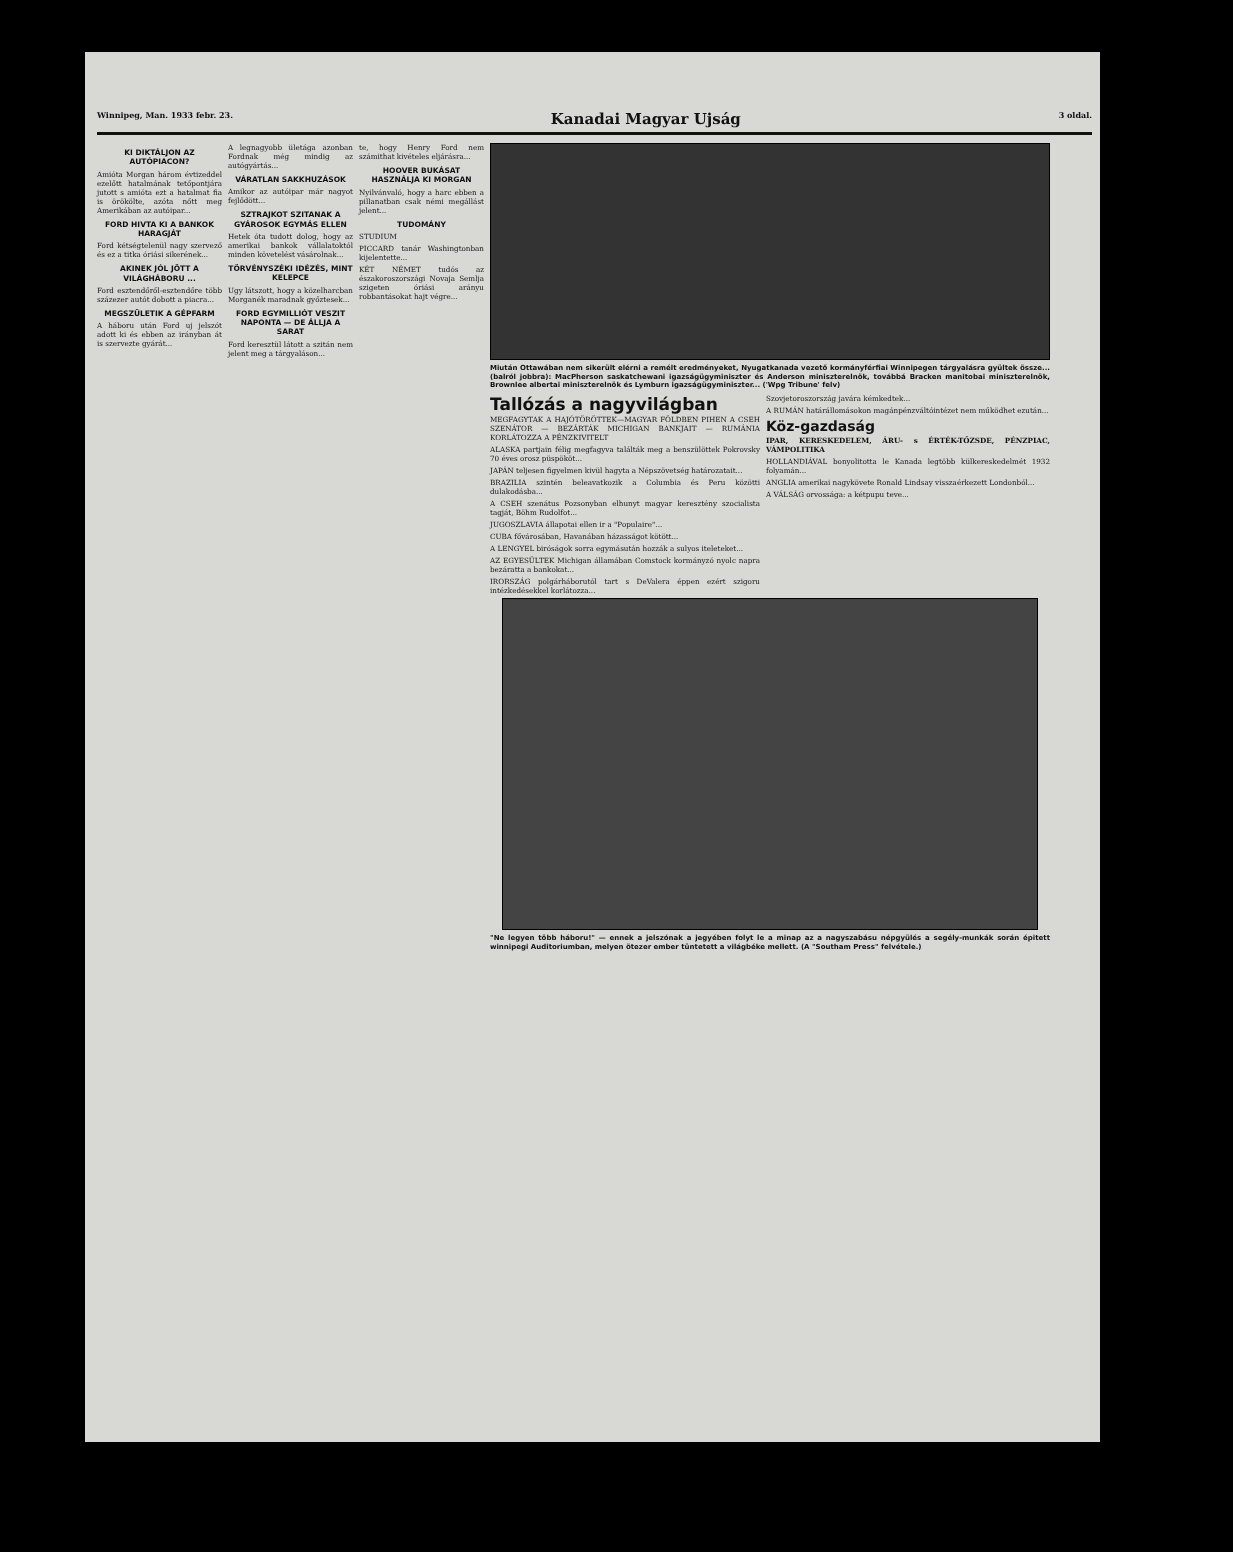Winnipeg, Man. 1933 febr. 23. Kanadai Magyar Ujság 3 oldal.
KI DIKTÁLJON AZ AUTÓPIACON?
Amióta Morgan három évtizeddel ezelőtt hatalmának tetőpontjára jutott s amióta ezt a hatalmat fia is örökölte, azóta nőtt meg Amerikában az autóipar...
FORD HIVTA KI A BANKOK HARAGJÁT
Ford kétségtelenül nagy szervező és ez a titka óriási sikerének...
AKINEK JÓL JÖTT A VILÁGHÁBORU ...
Ford esztendőről-esztendőre több százezer autót dobott a piacra...
MEGSZÜLETIK A GÉPFARM
A háboru után Ford uj jelszót adott ki és ebben az irányban át is szervezte gyárát...
A legnagyobb ületága azonban Fordnak még mindig az autógyártás...
VÁRATLAN SAKKHUZÁSOK
Amikor az autóipar már nagyot fejlődött...
SZTRAJKOT SZITANAK A GYÁROSOK EGYMÁS ELLEN
Hetek óta tudott dolog, hogy az amerikai bankok vállalatoktól minden követelést vásárolnak...
TÖRVÉNYSZÉKI IDÉZÉS, MINT KELEPCE
Ugy látszott, hogy a közelharcban Morganék maradnak győztesek...
FORD EGYMILLIÓT VESZIT NAPONTA — DE ÁLLJA A SARAT
Ford keresztül látott a szitán nem jelent meg a tárgyaláson...
te, hogy Henry Ford nem számithat kivételes eljárásra...
HOOVER BUKÁSAT HASZNÁLJA KI MORGAN
Nyilvánvaló, hogy a harc ebben a pillanatban csak némi megállást jelent...
TUDOMÁNY
STUDIUM
PICCARD tanár Washingtonban kijelentette...
KÉT NÉMET tudós az északoroszországi Novaja Semlja szigeten óriási arányu robbantásokat hajt végre...
Miután Ottawában nem sikerült elérni a remélt eredményeket, Nyugatkanada vezető kormányférfiai Winnipegen tárgyalásra gyültek össze... (balról jobbra): MacPherson saskatchewani igazságügyminiszter és Anderson miniszterelnök, továbbá Bracken manitobai miniszterelnök, Brownlee albertai miniszterelnök és Lymburn igazságügyminiszter... ('Wpg Tribune' felv)
Tallózás a nagyvilágban
MEGFAGYTAK A HAJÓTÖRÖTTEK—MAGYAR FÖLDBEN PIHEN A CSEH SZENÁTOR — BEZÁRTÁK MICHIGAN BANKJAIT — RUMÁNIA KORLÁTOZZA A PÉNZKIVITELT
ALASKA partjain félig megfagyva találták meg a benszülöttek Pokrovsky 70 éves orosz püspököt...
JAPÁN teljesen figyelmen kivül hagyta a Népszövetség határozatait...
BRAZILIA szintén beleavatkozik a Columbia és Peru közötti dulakodásba...
A CSEH szenátus Pozsonyban elhunyt magyar keresztény szocialista tagját, Böhm Rudolfot...
JUGOSZLAVIA állapotai ellen ir a "Populaire"...
CUBA fővárosában, Havanában házasságot kötött...
A LENGYEL biróságok sorra egymásután hozzák a sulyos iteleteket...
AZ EGYESÜLTEK Michigan államában Comstock kormányzó nyolc napra bezáratta a bankokat...
IRORSZÁG polgárháborutól tart s DeValera éppen ezért szigoru intézkedésekkel korlátozza...
Szovjetoroszország javára kémkedtek...
A RUMÁN határállomásokon magánpénzváltóintézet nem működhet ezután...
Köz-gazdaság
IPAR, KERESKEDELEM, ÁRU- s ÉRTÉK-TŐZSDE, PÉNZPIAC, VÁMPOLITIKA
HOLLANDIÁVAL bonyolitotta le Kanada legtöbb külkereskedelmét 1932 folyamán...
ANGLIA amerikai nagykövete Ronald Lindsay visszaérkezett Londonból...
A VÁLSÁG orvossága: a kétpupu teve...
"Ne legyen több háboru!" — ennek a jelszónak a jegyében folyt le a minap az a nagyszabásu népgyülés a segély-munkák során épitett winnipegi Auditoriumban, melyen ötezer ember tüntetett a világbéke mellett. (A "Southam Press" felvétele.)